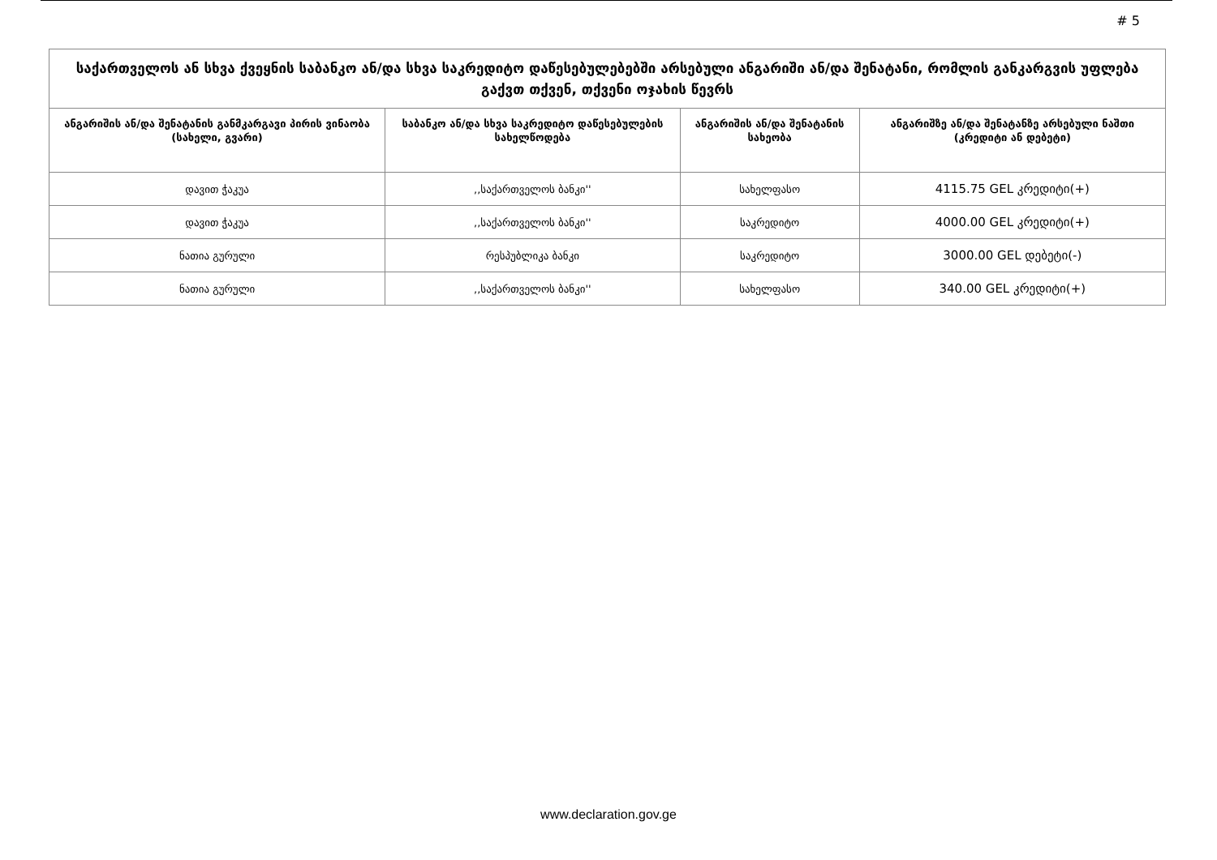# 5
| საქართველოს ან სხვა ქვეყნის საბანკო ან/და სხვა საკრედიტო დაწესებულებებში არსებული ანგარიში ან/და შენატანი, რომლის განკარგვის უფლება გაქვთ თქვენ, თქვენი ოჯახის წევრს | | | |
| --- | --- | --- | --- |
| ანგარიშის ან/და შენატანის განმკარგავი პირის ვინაობა (სახელი, გვარი) | საბანკო ან/და სხვა საკრედიტო დაწესებულების სახელწოდება | ანგარიშის ან/და შენატანის სახეობა | ანგარიშზე ან/და შენატანზე არსებული ნაშთი (კრედიტი ან დებეტი) |
| დავით ჭაკუა | ,,საქართველოს ბანკი'' | სახელფასო | 4115.75 GEL კრედიტი(+) |
| დავით ჭაკუა | ,,საქართველოს ბანკი'' | საკრედიტო | 4000.00 GEL კრედიტი(+) |
| ნათია გურული | რესპუბლიკა ბანკი | საკრედიტო | 3000.00 GEL დებეტი(-) |
| ნათია გურული | ,,საქართველოს ბანკი'' | სახელფასო | 340.00 GEL კრედიტი(+) |
www.declaration.gov.ge